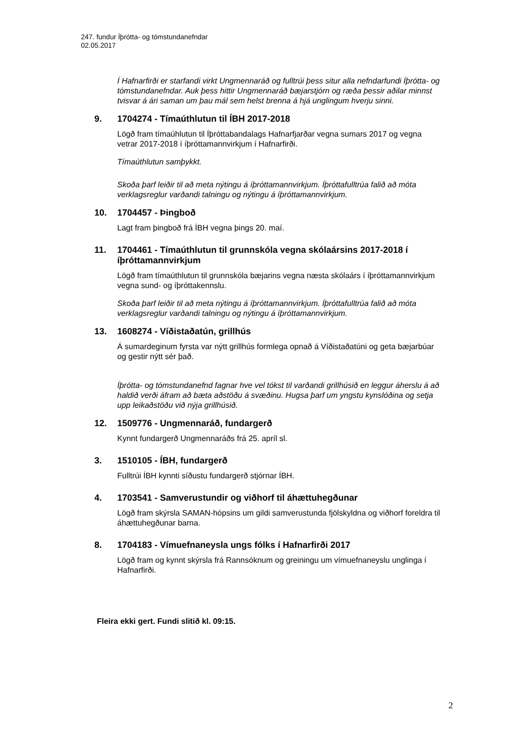247. fundur Íþrótta- og tómstundanefndar
02.05.2017
Í Hafnarfirði er starfandi virkt Ungmennaráð og fulltrúi þess situr alla nefndarfundi Íþrótta- og tómstundanefndar. Auk þess hittir Ungmennaráð bæjarstjórn og ræða þessir aðilar minnst tvisvar á ári saman um þau mál sem helst brenna á hjá unglingum hverju sinni.
9. 1704274 - Tímaúthlutun til ÍBH 2017-2018
Lögð fram tímaúhlutun til Íþróttabandalags Hafnarfjarðar vegna sumars 2017 og vegna vetrar 2017-2018 í íþróttamannvirkjum í Hafnarfirði.
Tímaúthlutun samþykkt.
Skoða þarf leiðir til að meta nýtingu á íþróttamannvirkjum. Íþróttafulltrúa falið að móta verklagsreglur varðandi talningu og nýtingu á íþróttamannvirkjum.
10. 1704457 - Þingboð
Lagt fram þingboð frá ÍBH vegna þings 20. maí.
11. 1704461 - Tímaúthlutun til grunnskóla vegna skólaársins 2017-2018 í íþróttamannvirkjum
Lögð fram tímaúthlutun til grunnskóla bæjarins vegna næsta skólaárs í íþróttamannvirkjum vegna sund- og íþróttakennslu.
Skoða þarf leiðir til að meta nýtingu á íþróttamannvirkjum. Íþróttafulltrúa falið að móta verklagsreglur varðandi talningu og nýtingu á íþróttamannvirkjum.
13. 1608274 - Víðistaðatún, grillhús
Á sumardeginum fyrsta var nýtt grillhús formlega opnað á Víðistaðatúni og geta bæjarbúar og gestir nýtt sér það.
Íþrótta- og tómstundanefnd fagnar hve vel tókst til varðandi grillhúsið en leggur áherslu á að haldið verði áfram að bæta aðstöðu á svæðinu. Hugsa þarf um yngstu kynslóðina og setja upp leikaðstöðu við nýja grillhúsið.
12. 1509776 - Ungmennaráð, fundargerð
Kynnt fundargerð Ungmennaráðs frá 25. apríl sl.
3. 1510105 - ÍBH, fundargerð
Fulltrúi ÍBH kynnti síðustu fundargerð stjórnar ÍBH.
4. 1703541 - Samverustundir og viðhorf til áhættuhegðunar
Lögð fram skýrsla SAMAN-hópsins um gildi samverustunda fjölskyldna og viðhorf foreldra til áhættuhegðunar barna.
8. 1704183 - Vímuefnaneysla ungs fólks í Hafnarfirði 2017
Lögð fram og kynnt skýrsla frá Rannsóknum og greiningu um vímuefnaneyslu unglinga í Hafnarfirði.
Fleira ekki gert. Fundi slitið kl. 09:15.
2